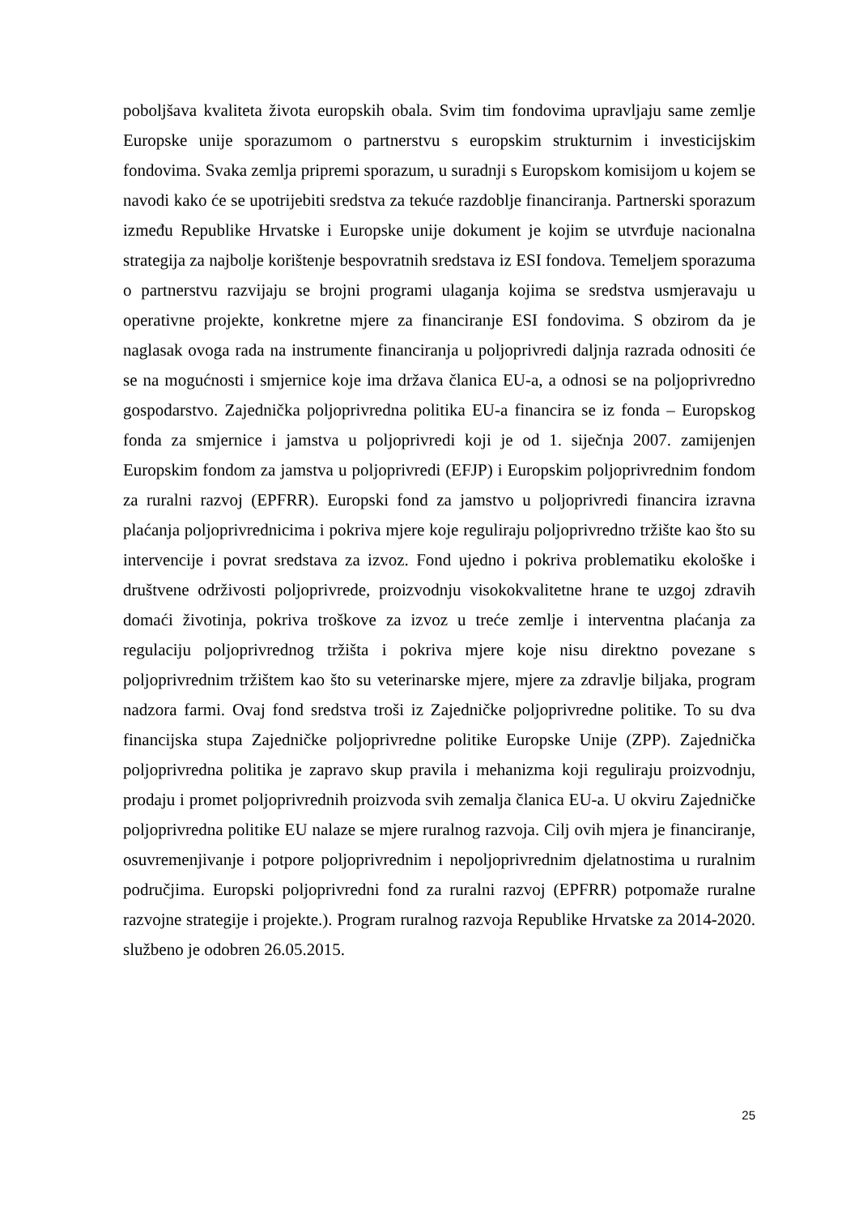poboljšava kvaliteta života europskih obala. Svim tim fondovima upravljaju same zemlje Europske unije sporazumom o partnerstvu s europskim strukturnim i investicijskim fondovima. Svaka zemlja pripremi sporazum, u suradnji s Europskom komisijom u kojem se navodi kako će se upotrijebiti sredstva za tekuće razdoblje financiranja. Partnerski sporazum između Republike Hrvatske i Europske unije dokument je kojim se utvrđuje nacionalna strategija za najbolje korištenje bespovratnih sredstava iz ESI fondova. Temeljem sporazuma o partnerstvu razvijaju se brojni programi ulaganja kojima se sredstva usmjeravaju u operativne projekte, konkretne mjere za financiranje ESI fondovima. S obzirom da je naglasak ovoga rada na instrumente financiranja u poljoprivredi daljnja razrada odnositi će se na mogućnosti i smjernice koje ima država članica EU-a, a odnosi se na poljoprivredno gospodarstvo. Zajednička poljoprivredna politika EU-a financira se iz fonda – Europskog fonda za smjernice i jamstva u poljoprivredi koji je od 1. siječnja 2007. zamijenjen Europskim fondom za jamstva u poljoprivredi (EFJP) i Europskim poljoprivrednim fondom za ruralni razvoj (EPFRR). Europski fond za jamstvo u poljoprivredi financira izravna plaćanja poljoprivrednicima i pokriva mjere koje reguliraju poljoprivredno tržište kao što su intervencije i povrat sredstava za izvoz. Fond ujedno i pokriva problematiku ekološke i društvene održivosti poljoprivrede, proizvodnju visokokvalitetne hrane te uzgoj zdravih domaći životinja, pokriva troškove za izvoz u treće zemlje i interventna plaćanja za regulaciju poljoprivrednog tržišta i pokriva mjere koje nisu direktno povezane s poljoprivrednim tržištem kao što su veterinarske mjere, mjere za zdravlje biljaka, program nadzora farmi. Ovaj fond sredstva troši iz Zajedničke poljoprivredne politike. To su dva financijska stupa Zajedničke poljoprivredne politike Europske Unije (ZPP). Zajednička poljoprivredna politika je zapravo skup pravila i mehanizma koji reguliraju proizvodnju, prodaju i promet poljoprivrednih proizvoda svih zemalja članica EU-a. U okviru Zajedničke poljoprivredna politike EU nalaze se mjere ruralnog razvoja. Cilj ovih mjera je financiranje, osuvremenjivanje i potpore poljoprivrednim i nepoljoprivrednim djelatnostima u ruralnim područjima. Europski poljoprivredni fond za ruralni razvoj (EPFRR) potpomaže ruralne razvojne strategije i projekte.). Program ruralnog razvoja Republike Hrvatske za 2014-2020. službeno je odobren 26.05.2015.
25